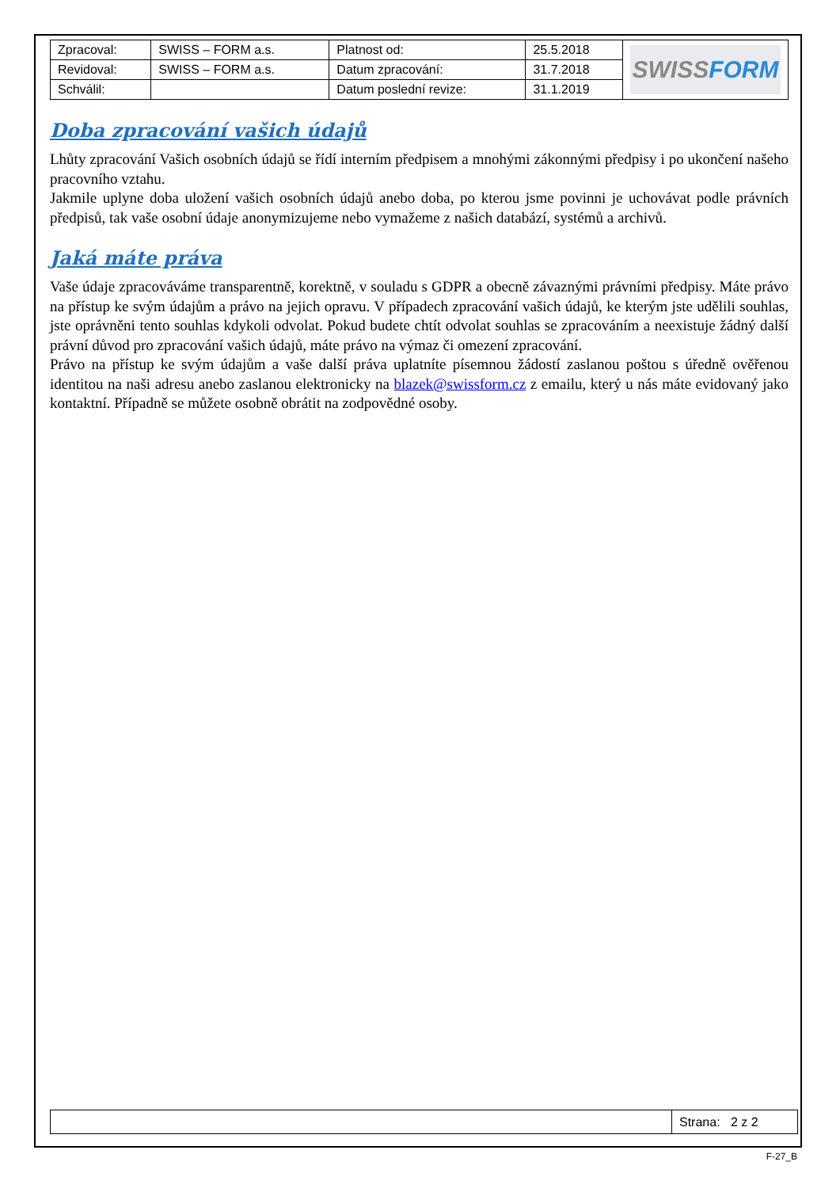| Zpracoval: | SWISS – FORM a.s. | Platnost od: | 25.5.2018 | SWISS FORM |
| Revidoval: | SWISS – FORM a.s. | Datum zpracování: | 31.7.2018 | |
| Schválil: | | Datum poslední revize: | 31.1.2019 | |
Doba zpracování vašich údajů
Lhůty zpracování Vašich osobních údajů se řídí interním předpisem a mnohými zákonnými předpisy i po ukončení našeho pracovního vztahu.
Jakmile uplyne doba uložení vašich osobních údajů anebo doba, po kterou jsme povinni je uchovávat podle právních předpisů, tak vaše osobní údaje anonymizujeme nebo vymažeme z našich databází, systémů a archivů.
Jaká máte práva
Vaše údaje zpracováváme transparentně, korektně, v souladu s GDPR a obecně závaznými právními předpisy. Máte právo na přístup ke svým údajům a právo na jejich opravu. V případech zpracování vašich údajů, ke kterým jste udělili souhlas, jste oprávněni tento souhlas kdykoli odvolat. Pokud budete chtít odvolat souhlas se zpracováním a neexistuje žádný další právní důvod pro zpracování vašich údajů, máte právo na výmaz či omezení zpracování.
Právo na přístup ke svým údajům a vaše další práva uplatníte písemnou žádostí zaslanou poštou s úředně ověřenou identitou na naši adresu anebo zaslanou elektronicky na blazek@swissform.cz z emailu, který u nás máte evidovaný jako kontaktní. Případně se můžete osobně obrátit na zodpovědné osoby.
| | Strana: 2 z 2 |
F-27_B